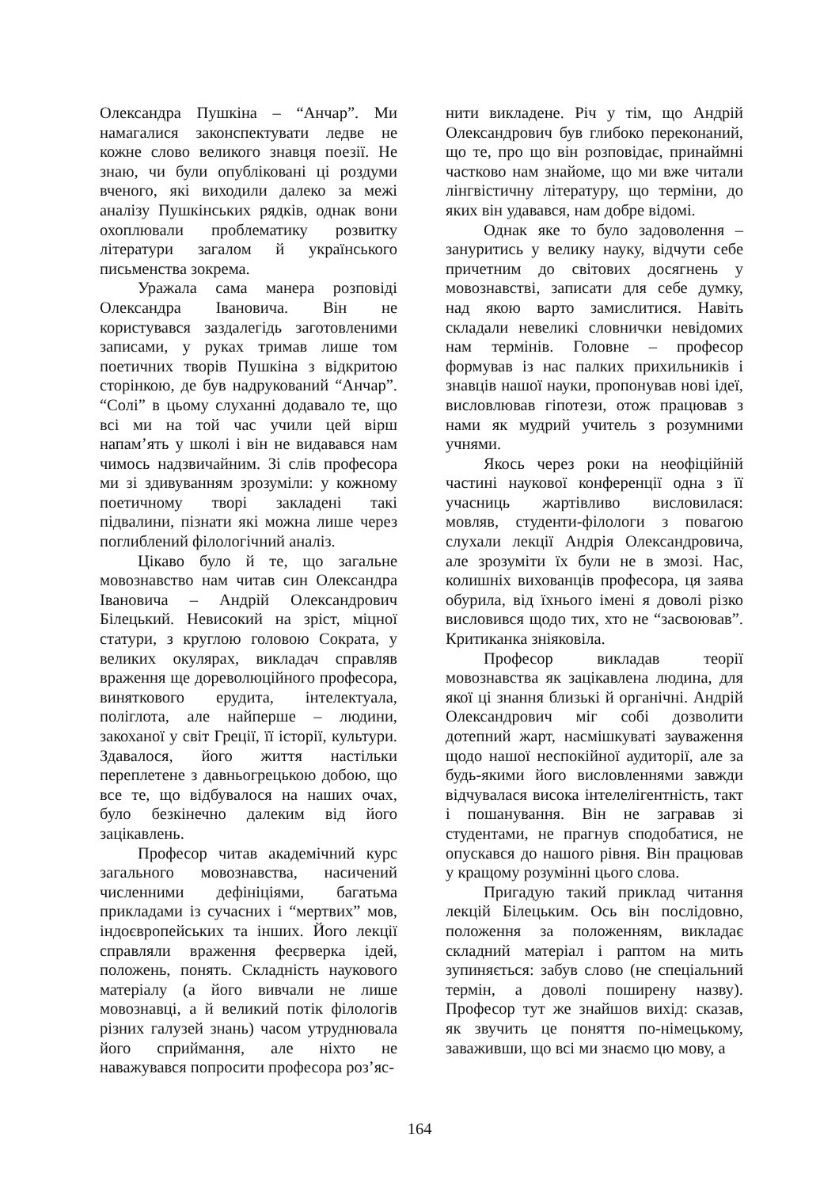Олександра Пушкіна – “Анчар”. Ми намагалися законспектувати ледве не кожне слово великого знавця поезії. Не знаю, чи були опубліковані ці роздуми вченого, які виходили далеко за межі аналізу Пушкінських рядків, однак вони охоплювали проблематику розвитку літератури загалом й українського письменства зокрема.
Уражала сама манера розповіді Олександра Івановича. Він не користувався заздалегідь заготовленими записами, у руках тримав лише том поетичних творів Пушкіна з відкритою сторінкою, де був надрукований “Анчар”. “Солі” в цьому слуханні додавало те, що всі ми на той час учили цей вірш напам’ять у школі і він не видавався нам чимось надзвичайним. Зі слів професора ми зі здивуванням зрозуміли: у кожному поетичному творі закладені такі підвалини, пізнати які можна лише через поглиблений філологічний аналіз.
Цікаво було й те, що загальне мовознавство нам читав син Олександра Івановича – Андрій Олександрович Білецький. Невисокий на зріст, міцної статури, з круглою головою Сократа, у великих окулярах, викладач справляв враження ще дореволюційного професора, виняткового ерудита, інтелектуала, поліглота, але найперше – людини, закоханої у світ Греції, її історії, культури. Здавалося, його життя настільки переплетене з давньогрецькою добою, що все те, що відбувалося на наших очах, було безкінечно далеким від його зацікавлень.
Професор читав академічний курс загального мовознавства, насичений численними дефініціями, багатьма прикладами із сучасних і “мертвих” мов, індоєвропейських та інших. Його лекції справляли враження феєрверка ідей, положень, понять. Складність наукового матеріалу (а його вивчали не лише мовознавці, а й великий потік філологів різних галузей знань) часом утруднювала його сприймання, але ніхто не наважувався попросити професора роз’яс-
нити викладене. Річ у тім, що Андрій Олександрович був глибоко переконаний, що те, про що він розповідає, принаймні частково нам знайоме, що ми вже читали лінгвістичну літературу, що терміни, до яких він удавався, нам добре відомі.
Однак яке то було задоволення – зануритись у велику науку, відчути себе причетним до світових досягнень у мовознавстві, записати для себе думку, над якою варто замислитися. Навіть складали невеликі словнички невідомих нам термінів. Головне – професор формував із нас палких прихильників і знавців нашої науки, пропонував нові ідеї, висловлював гіпотези, отож працював з нами як мудрий учитель з розумними учнями.
Якось через роки на неофіційній частині наукової конференції одна з її учасниць жартівливо висловилася: мовляв, студенти-філологи з повагою слухали лекції Андрія Олександровича, але зрозуміти їх були не в змозі. Нас, колишніх вихованців професора, ця заява обурила, від їхнього імені я доволі різко висловився щодо тих, хто не “засвоював”. Критиканка зніяковіла.
Професор викладав теорії мовознавства як зацікавлена людина, для якої ці знання близькі й органічні. Андрій Олександрович міг собі дозволити дотепний жарт, насмішкуваті зауваження щодо нашої неспокійної аудиторії, але за будь-якими його висловленнями завжди відчувалася висока інтелелігентність, такт і пошанування. Він не загравав зі студентами, не прагнув сподобатися, не опускався до нашого рівня. Він працював у кращому розумінні цього слова.
Пригадую такий приклад читання лекцій Білецьким. Ось він послідовно, положення за положенням, викладає складний матеріал і раптом на мить зупиняється: забув слово (не спеціальний термін, а доволі поширену назву). Професор тут же знайшов вихід: сказав, як звучить це поняття по-німецькому, заваживши, що всі ми знаємо цю мову, а
164